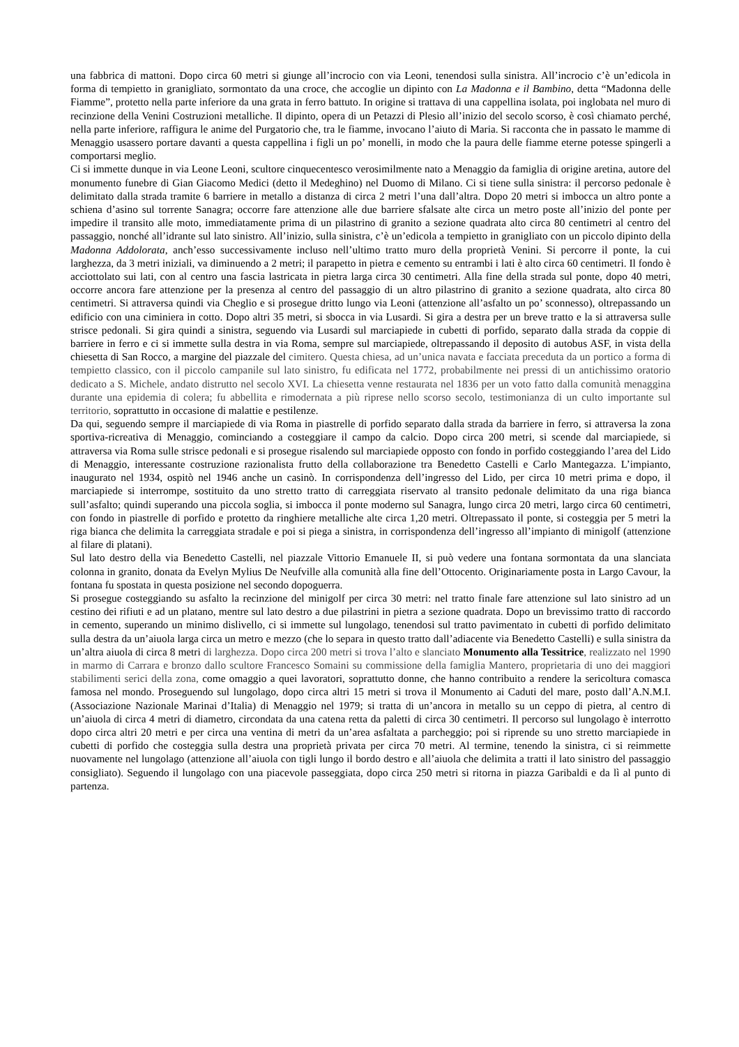una fabbrica di mattoni. Dopo circa 60 metri si giunge all’incrocio con via Leoni, tenendosi sulla sinistra. All’incrocio c’è un’edicola in forma di tempietto in granigliato, sormontato da una croce, che accoglie un dipinto con La Madonna e il Bambino, detta “Madonna delle Fiamme”, protetto nella parte inferiore da una grata in ferro battuto. In origine si trattava di una cappellina isolata, poi inglobata nel muro di recinzione della Venini Costruzioni metalliche. Il dipinto, opera di un Petazzi di Plesio all’inizio del secolo scorso, è così chiamato perché, nella parte inferiore, raffigura le anime del Purgatorio che, tra le fiamme, invocano l’aiuto di Maria. Si racconta che in passato le mamme di Menaggio usassero portare davanti a questa cappellina i figli un po’ monelli, in modo che la paura delle fiamme eterne potesse spingerli a comportarsi meglio.
Ci si immette dunque in via Leone Leoni, scultore cinquecentesco verosimilmente nato a Menaggio da famiglia di origine aretina, autore del monumento funebre di Gian Giacomo Medici (detto il Medeghino) nel Duomo di Milano. Ci si tiene sulla sinistra: il percorso pedonale è delimitato dalla strada tramite 6 barriere in metallo a distanza di circa 2 metri l’una dall’altra. Dopo 20 metri si imbocca un altro ponte a schiena d’asino sul torrente Sanagra; occorre fare attenzione alle due barriere sfalsate alte circa un metro poste all’inizio del ponte per impedire il transito alle moto, immediatamente prima di un pilastrino di granito a sezione quadrata alto circa 80 centimetri al centro del passaggio, nonché all’idrante sul lato sinistro. All’inizio, sulla sinistra, c’è un’edicola a tempietto in granigliato con un piccolo dipinto della Madonna Addolorata, anch’esso successivamente incluso nell’ultimo tratto muro della proprietà Venini. Si percorre il ponte, la cui larghezza, da 3 metri iniziali, va diminuendo a 2 metri; il parapetto in pietra e cemento su entrambi i lati è alto circa 60 centimetri. Il fondo è acciottolato sui lati, con al centro una fascia lastricata in pietra larga circa 30 centimetri. Alla fine della strada sul ponte, dopo 40 metri, occorre ancora fare attenzione per la presenza al centro del passaggio di un altro pilastrino di granito a sezione quadrata, alto circa 80 centimetri. Si attraversa quindi via Cheglio e si prosegue dritto lungo via Leoni (attenzione all’asfalto un po’ sconnesso), oltrepassando un edificio con una ciminiera in cotto. Dopo altri 35 metri, si sbocca in via Lusardi. Si gira a destra per un breve tratto e la si attraversa sulle strisce pedonali. Si gira quindi a sinistra, seguendo via Lusardi sul marciapiede in cubetti di porfido, separato dalla strada da coppie di barriere in ferro e ci si immette sulla destra in via Roma, sempre sul marciapiede, oltrepassando il deposito di autobus ASF, in vista della chiesetta di San Rocco, a margine del piazzale del cimitero. Questa chiesa, ad un’unica navata e facciata preceduta da un portico a forma di tempietto classico, con il piccolo campanile sul lato sinistro, fu edificata nel 1772, probabilmente nei pressi di un antichissimo oratorio dedicato a S. Michele, andato distrutto nel secolo XVI. La chiesetta venne restaurata nel 1836 per un voto fatto dalla comunità menaggina durante una epidemia di colera; fu abbellita e rimodernata a più riprese nello scorso secolo, testimonianza di un culto importante sul territorio, soprattutto in occasione di malattie e pestilenze.
Da qui, seguendo sempre il marciapiede di via Roma in piastrelle di porfido separato dalla strada da barriere in ferro, si attraversa la zona sportiva-ricreativa di Menaggio, cominciando a costeggiare il campo da calcio. Dopo circa 200 metri, si scende dal marciapiede, si attraversa via Roma sulle strisce pedonali e si prosegue risalendo sul marciapiede opposto con fondo in porfido costeggiando l’area del Lido di Menaggio, interessante costruzione razionalista frutto della collaborazione tra Benedetto Castelli e Carlo Mantegazza. L’impianto, inaugurato nel 1934, ospitò nel 1946 anche un casinò. In corrispondenza dell’ingresso del Lido, per circa 10 metri prima e dopo, il marciapiede si interrompe, sostituito da uno stretto tratto di carreggiata riservato al transito pedonale delimitato da una riga bianca sull’asfalto; quindi superando una piccola soglia, si imbocca il ponte moderno sul Sanagra, lungo circa 20 metri, largo circa 60 centimetri, con fondo in piastrelle di porfido e protetto da ringhiere metalliche alte circa 1,20 metri. Oltrepassato il ponte, si costeggia per 5 metri la riga bianca che delimita la carreggiata stradale e poi si piega a sinistra, in corrispondenza dell’ingresso all’impianto di minigolf (attenzione al filare di platani).
Sul lato destro della via Benedetto Castelli, nel piazzale Vittorio Emanuele II, si può vedere una fontana sormontata da una slanciata colonna in granito, donata da Evelyn Mylius De Neufville alla comunità alla fine dell’Ottocento. Originariamente posta in Largo Cavour, la fontana fu spostata in questa posizione nel secondo dopoguerra.
Si prosegue costeggiando su asfalto la recinzione del minigolf per circa 30 metri: nel tratto finale fare attenzione sul lato sinistro ad un cestino dei rifiuti e ad un platano, mentre sul lato destro a due pilastrini in pietra a sezione quadrata. Dopo un brevissimo tratto di raccordo in cemento, superando un minimo dislivello, ci si immette sul lungolago, tenendosi sul tratto pavimentato in cubetti di porfido delimitato sulla destra da un’aiuola larga circa un metro e mezzo (che lo separa in questo tratto dall’adiacente via Benedetto Castelli) e sulla sinistra da un’altra aiuola di circa 8 metri di larghezza. Dopo circa 200 metri si trova l’alto e slanciato Monumento alla Tessitrice, realizzato nel 1990 in marmo di Carrara e bronzo dallo scultore Francesco Somaini su commissione della famiglia Mantero, proprietaria di uno dei maggiori stabilimenti serici della zona, come omaggio a quei lavoratori, soprattutto donne, che hanno contribuito a rendere la sericoltura comasca famosa nel mondo. Proseguendo sul lungolago, dopo circa altri 15 metri si trova il Monumento ai Caduti del mare, posto dall’A.N.M.I. (Associazione Nazionale Marinai d’Italia) di Menaggio nel 1979; si tratta di un’ancora in metallo su un ceppo di pietra, al centro di un’aiuola di circa 4 metri di diametro, circondata da una catena retta da paletti di circa 30 centimetri. Il percorso sul lungolago è interrotto dopo circa altri 20 metri e per circa una ventina di metri da un’area asfaltata a parcheggio; poi si riprende su uno stretto marciapiede in cubetti di porfido che costeggia sulla destra una proprietà privata per circa 70 metri. Al termine, tenendo la sinistra, ci si reimmette nuovamente nel lungolago (attenzione all’aiuola con tigli lungo il bordo destro e all’aiuola che delimita a tratti il lato sinistro del passaggio consigliato). Seguendo il lungolago con una piacevole passeggiata, dopo circa 250 metri si ritorna in piazza Garibaldi e da lì al punto di partenza.